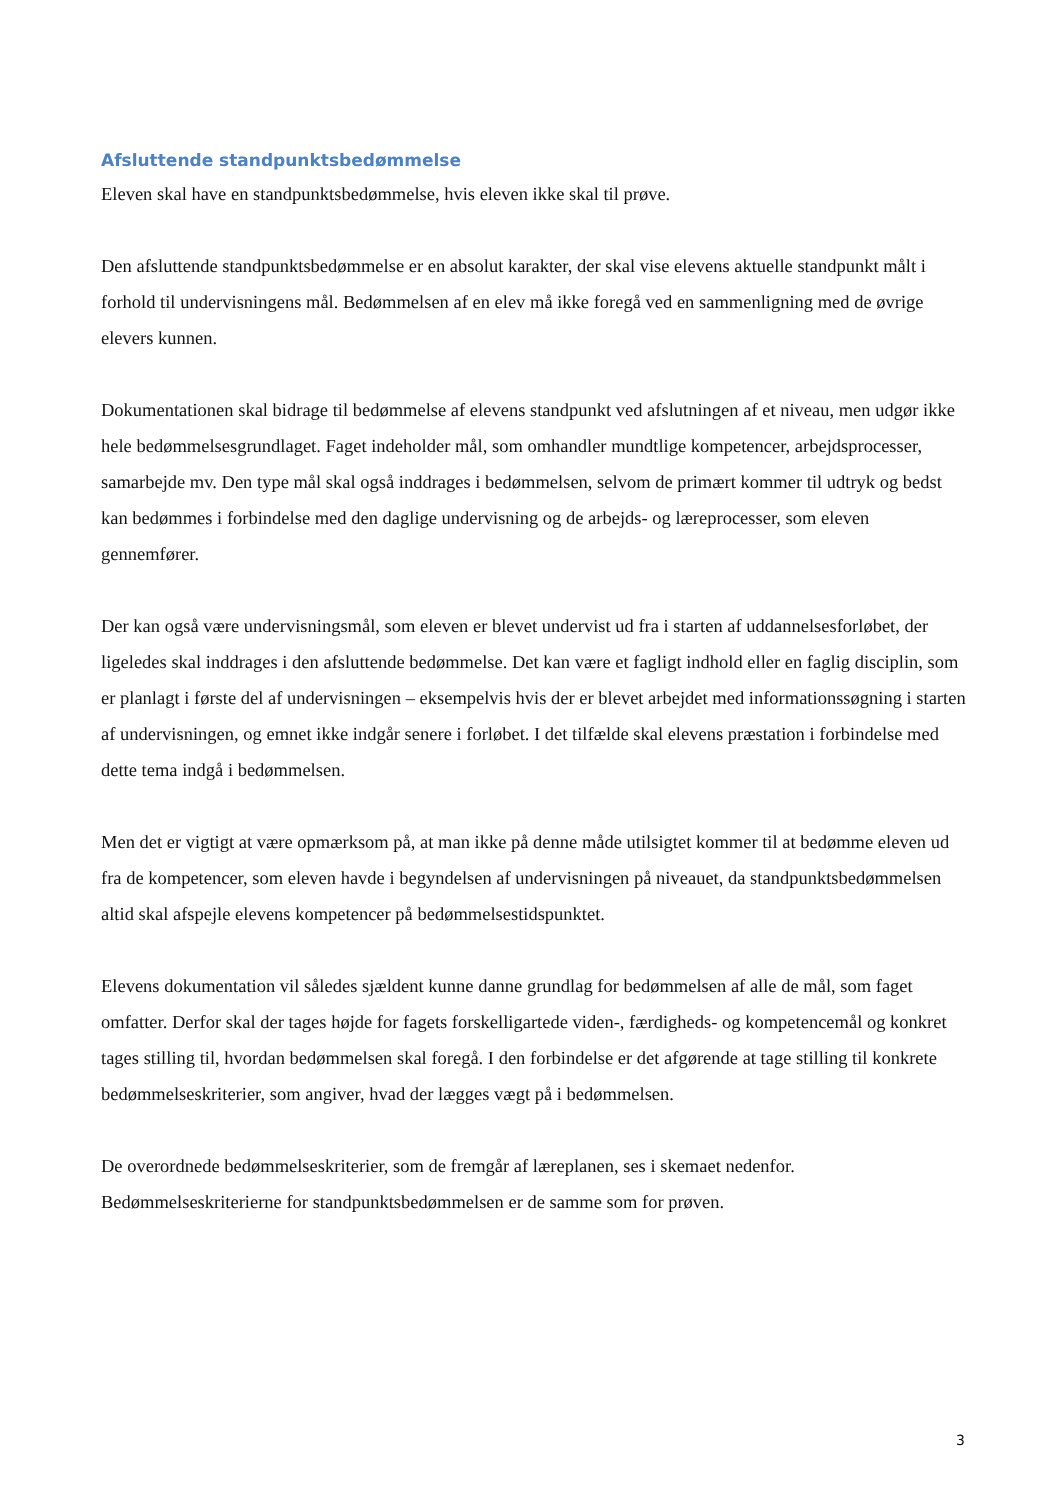Afsluttende standpunktsbedømmelse
Eleven skal have en standpunktsbedømmelse, hvis eleven ikke skal til prøve.
Den afsluttende standpunktsbedømmelse er en absolut karakter, der skal vise elevens aktuelle standpunkt målt i forhold til undervisningens mål. Bedømmelsen af en elev må ikke foregå ved en sammenligning med de øvrige elevers kunnen.
Dokumentationen skal bidrage til bedømmelse af elevens standpunkt ved afslutningen af et niveau, men udgør ikke hele bedømmelsesgrundlaget. Faget indeholder mål, som omhandler mundtlige kompetencer, arbejdsprocesser, samarbejde mv. Den type mål skal også inddrages i bedømmelsen, selvom de primært kommer til udtryk og bedst kan bedømmes i forbindelse med den daglige undervisning og de arbejds- og læreprocesser, som eleven gennemfører.
Der kan også være undervisningsmål, som eleven er blevet undervist ud fra i starten af uddannelsesforløbet, der ligeledes skal inddrages i den afsluttende bedømmelse. Det kan være et fagligt indhold eller en faglig disciplin, som er planlagt i første del af undervisningen – eksempelvis hvis der er blevet arbejdet med informationssøgning i starten af undervisningen, og emnet ikke indgår senere i forløbet. I det tilfælde skal elevens præstation i forbindelse med dette tema indgå i bedømmelsen.
Men det er vigtigt at være opmærksom på, at man ikke på denne måde utilsigtet kommer til at bedømme eleven ud fra de kompetencer, som eleven havde i begyndelsen af undervisningen på niveauet, da standpunktsbedømmelsen altid skal afspejle elevens kompetencer på bedømmelsestidspunktet.
Elevens dokumentation vil således sjældent kunne danne grundlag for bedømmelsen af alle de mål, som faget omfatter. Derfor skal der tages højde for fagets forskelligartede viden-, færdigheds- og kompetencemål og konkret tages stilling til, hvordan bedømmelsen skal foregå. I den forbindelse er det afgørende at tage stilling til konkrete bedømmelseskriterier, som angiver, hvad der lægges vægt på i bedømmelsen.
De overordnede bedømmelseskriterier, som de fremgår af læreplanen, ses i skemaet nedenfor. Bedømmelseskriterierne for standpunktsbedømmelsen er de samme som for prøven.
3